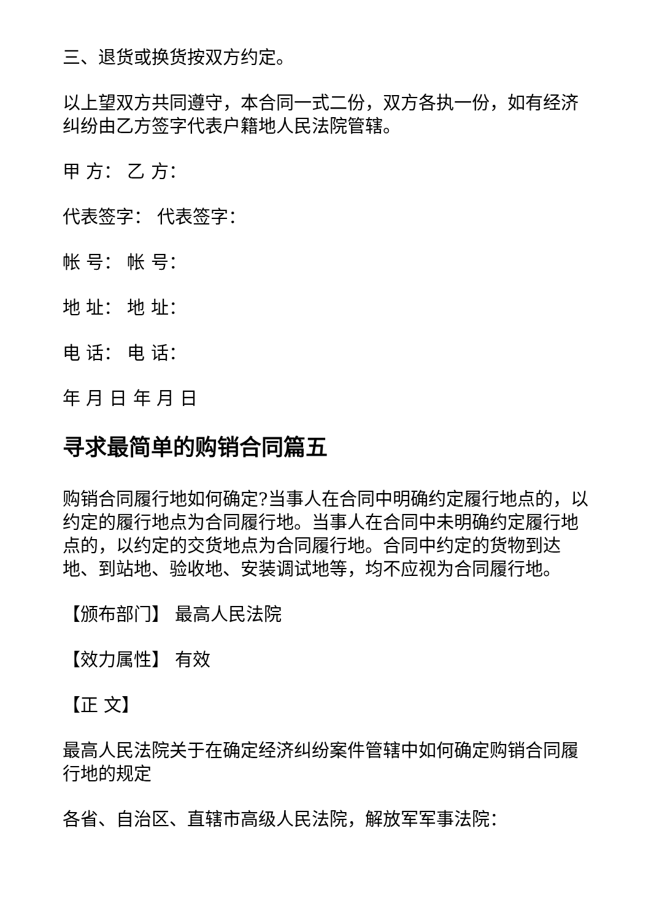三、退货或换货按双方约定。
以上望双方共同遵守，本合同一式二份，双方各执一份，如有经济纠纷由乙方签字代表户籍地人民法院管辖。
甲 方： 乙 方：
代表签字： 代表签字：
帐 号： 帐 号：
地 址： 地 址：
电 话： 电 话：
年 月 日 年 月 日
寻求最简单的购销合同篇五
购销合同履行地如何确定?当事人在合同中明确约定履行地点的，以约定的履行地点为合同履行地。当事人在合同中未明确约定履行地点的，以约定的交货地点为合同履行地。合同中约定的货物到达地、到站地、验收地、安装调试地等，均不应视为合同履行地。
【颁布部门】 最高人民法院
【效力属性】 有效
【正 文】
最高人民法院关于在确定经济纠纷案件管辖中如何确定购销合同履行地的规定
各省、自治区、直辖市高级人民法院，解放军军事法院：